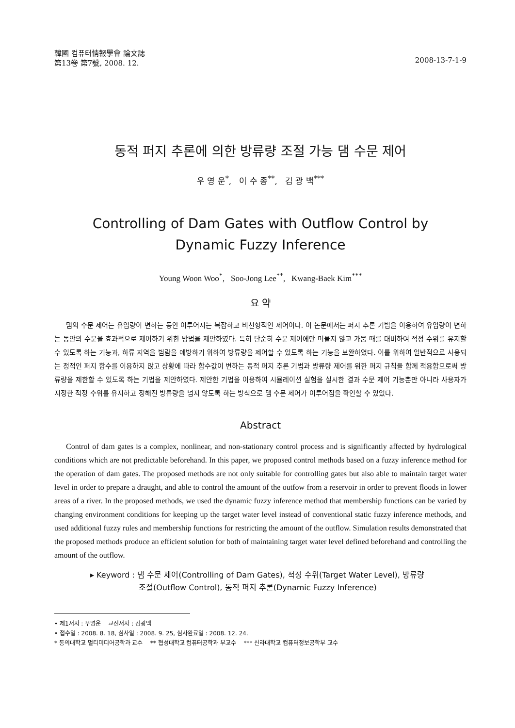韓國 컴퓨터情報學會 論文誌
第13卷 第7號, 2008. 12.
2008-13-7-1-9
동적 퍼지 추론에 의한 방류량 조절 가능 댐 수문 제어
우 영 운<sup>*</sup>, 이 수 종<sup>**</sup>, 김 광 백<sup>***</sup>
Controlling of Dam Gates with Outflow Control by
Dynamic Fuzzy Inference
Young Woon Woo<sup>*</sup>, Soo-Jong Lee<sup>**</sup>, Kwang-Baek Kim<sup>***</sup>
요 약
댐의 수문 제어는 유입량이 변하는 동안 이루어지는 복잡하고 비선형적인 제어이다. 이 논문에서는 퍼지 추론 기법을 이용하여 유입량이 변하는 동안의 수문을 효과적으로 제어하기 위한 방법을 제안하였다. 특히 단순히 수문 제어에만 머물지 않고 가뭄 때를 대비하여 적정 수위를 유지할 수 있도록 하는 기능과, 하류 지역을 범람을 예방하기 위하여 방류량을 제어할 수 있도록 하는 기능을 보완하였다. 이를 위하여 일반적으로 사용되는 정적인 퍼지 함수를 이용하지 않고 상황에 따라 함수값이 변하는 동적 퍼지 추론 기법과 방류량 제어를 위한 퍼지 규칙을 함께 적용함으로써 방류량을 제한할 수 있도록 하는 기법을 제안하였다. 제안한 기법을 이용하여 시뮬레이션 실험을 실시한 결과 수문 제어 기능뿐만 아니라 사용자가 지정한 적정 수위를 유지하고 정해진 방류량을 넘지 않도록 하는 방식으로 댐 수문 제어가 이루어짐을 확인할 수 있었다.
Abstract
Control of dam gates is a complex, nonlinear, and non-stationary control process and is significantly affected by hydrological conditions which are not predictable beforehand. In this paper, we proposed control methods based on a fuzzy inference method for the operation of dam gates. The proposed methods are not only suitable for controlling gates but also able to maintain target water level in order to prepare a draught, and able to control the amount of the outfow from a reservoir in order to prevent floods in lower areas of a river. In the proposed methods, we used the dynamic fuzzy inference method that membership functions can be varied by changing environment conditions for keeping up the target water level instead of conventional static fuzzy inference methods, and used additional fuzzy rules and membership functions for restricting the amount of the outflow. Simulation results demonstrated that the proposed methods produce an efficient solution for both of maintaining target water level defined beforehand and controlling the amount of the outflow.
▸ Keyword : 댐 수문 제어(Controlling of Dam Gates), 적정 수위(Target Water Level), 방류량
조절(Outflow Control), 동적 퍼지 추론(Dynamic Fuzzy Inference)
• 제1저자 : 우영운 교신저자 : 김광백
• 접수일 : 2008. 8. 18, 심사일 : 2008. 9. 25, 심사완료일 : 2008. 12. 24.
* 동의대학교 멀티미디어공학과 교수 ** 협성대학교 컴퓨터공학과 부교수 *** 신라대학교 컴퓨터정보공학부 교수